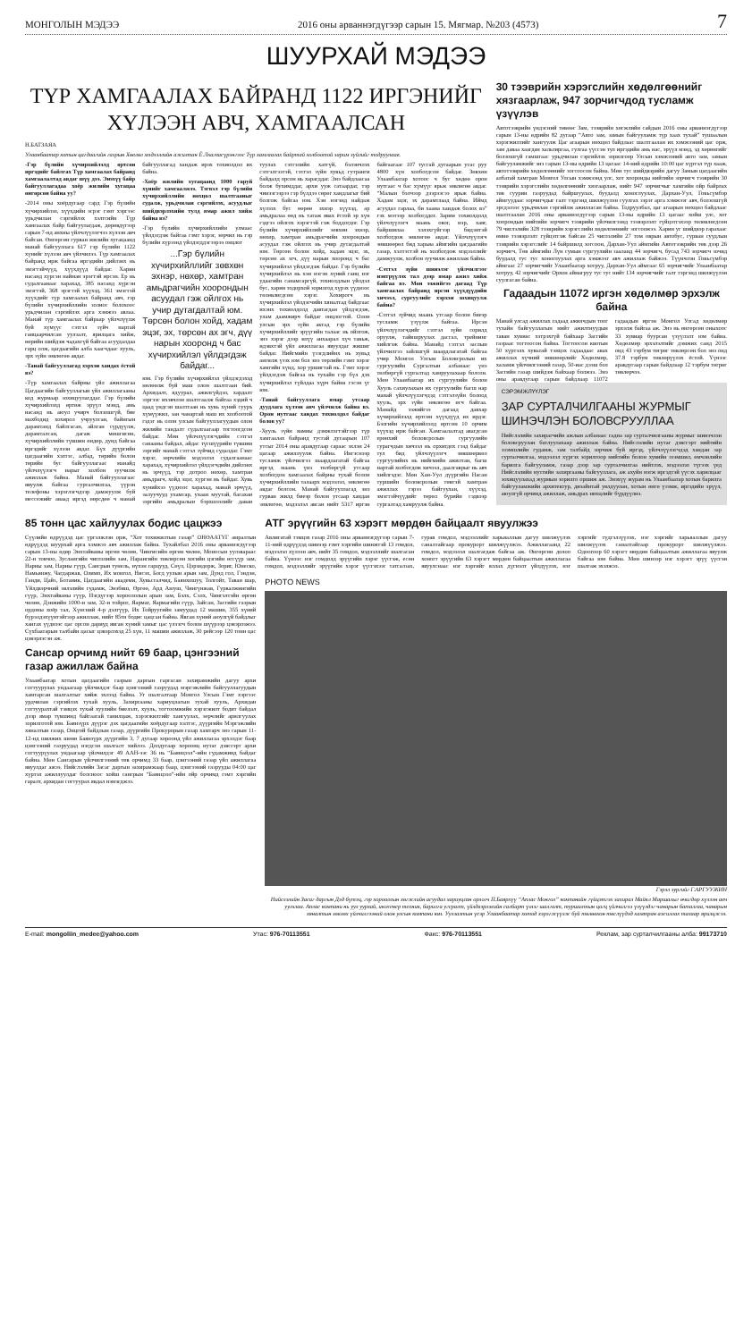МОНГОЛЫН МЭДЭЭ 2016 оны арваннэгдүгээр сарын 15. Мягмар. №203 (4573) 7
ШУУРХАЙ МЭДЭЭ
ТҮР ХАМГААЛАХ БАЙРАНД 1122 ИРГЭНИЙГ ХҮЛЭЭН АВЧ, ХАМГААЛСАН
Н.БАТЗАЯА
Улаанбаатар хотын цагдаагийн газрын Хөвлөл мэдээллийн ажилтан Ё.Лхагвасүрэнгээс Түр хамгаалах байртай холбоотой зарим зүйлийг тодруулаав.
-Гэр бүлийн хүчирхийлэлд өртсөн иргэдийг байлгах Түр хамгаалах байранд хамгаалалтад авдаг шүү дээ. Энэхүү байр байгууллагадаа хоёр жилийн хугацаа өнгөрсөн байна уу?
-2014 оны хоёрдугаар сард Гэр бүлийн хүчирхийлэл, хүүхдийн эсрэг гэмт хэргээс урьдчилан сэргийлэх хэлтсийн Түр хамгаалах байр байгуулагдаж, дөрөвдүгээр сарын 7-нд анхны үйлчлүүлэгчээ хүлээн авч байсан. Өнгөрсөн гурван жилийн хугацаанд манай байгууллага 617 гэр бүлийн 1122 хүнийг хүлээн авч үйлчилээ. Түр хамгаалах байранд ирж байгаа иргэдийн дийлэнх нь эмэгтэйчүүд, хүүхдүүд байдаг. Харин насанд хүрсэн найман эрэгтэй ирсэн. Ер нь судалгаанаас харахад, 385 насанд хүрсэн эмэгтэй, 368 эрэгтэй хүүхэд, 361 эмэгтэй хүүхдийг түр хамгаалах байранд авч, гэр бүлийн хүчирхийллийн золиос болохоос урьдчилан сэргийлэх арга хэмжээ авлаа. Манай түр хамгаалах байраар үйлчлүүлж буй хүмүүс сэтгэл зүйч нартай ганцаарчилсан уулзалт, ярилцага хийж, өөрийн шийдэж чадахгүй байгаа асуудалдаа гарц олж, цагдаагийн алба хаагчдаас хууль, эрх зүйн зөвлөгөө авдаг.
-Танай байгууллагад хэрхэн хандах ёстой вэ?
-Түр хамгаалах байрны үйл ажиллагаа Цагдаагийн байгууллагын үйл ажиллагааны код журмаар зохицуулагддаг. Гэр бүлийн хүчирхийлэлд өртөж эрүүл мэнд, амь насанд нь аюул учирч болзошгүй, бие махбодид хохирол учруулсан, байнгын дарамтанд байлгасан, айлган сүрдүүлж, дарамталсан, дагаж мөшгисөн, хүчирхийллийн түвшин өндөр, дунд байгаа иргэдийг хүлээн авдаг. Бүх дүүргийн цагдаагийн хэлтэс, албад, төрийн болон төрийн бус байгууллагаас манайд үйлчлүүлэгч нарыг холбон зуучилж ажиллаж байна. Манай байгууллагаас явуулж байгаа сурталчилгаа, үүрэн телефоны хэрэглэгчдээр дамжуулж буй мессежийг аваад иргэд өөрсдөө ч манай байгууллагад хандаж ирэх тохиолдол их байна.
-Хоёр жилийн хугацаанд 1000 гаруй хүнийг хамгаалжээ. Тэгвэл гэр бүлийн хүчирхийллийн нөхцөл шалтгааныг судалж, урьдчилан сэргийлэх, асуудлыг шийдвэрлэхийн тулд ямар ажил хийж байна вэ?
-Гэр бүлийн хүчирхийллийн улмаас үйлдэгдэж байгаа гэмт хэрэг, зөрчил нь гэр бүлийн хүрээнд үйлдэгддэгээрээ онцлог
...Гэр бүлийн хүчирхийллийг зөвхөн эхнэр, нөхөр, хамтран амьдрагчийн хоорондын асуудал гэж ойлгох нь учир дутагдалтай юм. Төрсөн болон хойд, хадам эцэг, эх, төрсөн ах эгч, дүү нарын хооронд ч бас хүчирхийлэл үйлдэгдэж байдаг...
юм. Гэр бүлийн хүчирхийлэл үйлдэгдэхэд нөлөөлж буй маш олон шалтгаан бий. Архидалт, ядуурал, ажилгүйдэл, хардалт зэргээс ихэвчлэн шалтгаалж байгаа хэдий ч цаад үндсэн шалтгаан нь хувь хүний сууръ хүмүүжил, зан чанартай маш их холбоотой гэдэг нь олон улсын байгууллагуудын олон жилийн тандалт судалгаагаар тогтоогдсон байдаг. Мөн үйлчлүүлэгчдийн сэтгэл санааны байдал, айдас түгшүүрийн түвшин зэргийг манай сэтгэл зүйчид судалдаг. Гэмт хэрэг, зөрчлийн мэдээлэл судалгаанаас харахад, хүчирхийлэл үйлдэгчдийн дийлэнх нь эрчүүд, тэр дотроо нөхөр, хамтран амьдрагч, хойд эцэг, хүргэн нь байдаг. Хувь хүнийхээ үүднээс харахад, манай эрчүүд, залуучууд ухамсар, ухаан муутай, багахан зэргийн амьдралын бэрхшээлийг даван туулах сэтгэлийн хатгүй, бэлэнчлэх сэтгэлгээтэй, сэтгэл зүйн хувьд гутранги байдалд орсон нь харагддаг. Энэ байдлаасаа болж бухимддаг, архи ууж сатаардаг, тэр чинээгээрээ гэр бүлдээ сөрөг хандлагыг бий болгож байгаа юм. Хэн нэгэнд найдаж хүлээх бус өөрөө эхнэр хүүхэд, ар амьдралаа өөд нь татаж явах ёстой эр хүн гэдгээ ойлгох хэрэгтэй гэж боддогдог. Гэр бүлийн хүчирхийллийг зөвхөн эхнэр, нөхөр, хамтран амьдрагчийн хоорондын асуудал гэж ойлгох нь учир дутагдалтай юм. Төрсөн болон хойд, хадам эцэг, эх, төрсөн ах эгч, дүү нарын хооронд ч бас хүчирхийлэл үйлдэгдэж байдаг. Гэр бүлийн хүчирхийлэл нь хэн нэгэн хүний ганц нэг удаагийн санамсаргүй, тохиолдлын үйлдэл бус, харин тодорхой зорилгод хүрэх үүднээс төлөвлөгдсөн хэрэг. Хохирогч нь хүчирхийлэл үйлдэгчийн хяналтад байдгаас ихэнх тохиолдолд давтагдан үйлдэгдэж, улам даамжирч байдаг онцлогтой. Олон улсын эрх зүйн актад гэр бүлийн хүчирхийллийг эрүүгийн талаас нь ойлгож, энэ хэрэг дээр илүү анхаарал хүч тавьж, идэвхтэй үйл ажиллагаа явуулдаг жишиг байдаг. Нийгмийн үзэгдлийнх нь хувьд ангилж үзэх юм бол энэ төрлийн гэмт хэрэг хамгийн хүнд, хор уршигтай нь. Гэмт хэрэг үйлдэгдэж байгаа нь тухайн гэр бүл дэх хүчирхийлэл түйлдаа хүрч байна гэсэн үг юм.
-Танай байгууллага ямар утсаар дуудлага хүлээн авч үйлчилж байна вэ. Орон нутгаас хандах тохиолдол байдаг болов уу?
-Хууль зүйн яамны дэмжлэгтэйгээр түр хамгаалах байранд тусгай дугаарын 107 утсыг 2014 оны аравдугаар сараас эхлэн 24 цагаар ажиллуулж байна. Ингэснээр тусламж үйлчилгээ шаардлагатай байгаа иргэд маань үнэ төлбөргүй утсаар холбогдон хамгаалах байрны тухай болон хүчирхийллийн талаарх мэдээлэл, зөвлөгөө авдаг болсон. Манай байгууллагад энэ гурван жилд биеэр болон утсаар хандан зөвлөгөө, мэдээлэл авсан нийт 5317 иргэн байгаагаас 107 тусгай дугаарын утас руу 4800 хүн холбогдсон байдаг. Зөвхөн Улаанбаатар хотоос ч бус хөдөө орон нутгаас ч бас хүмүүс ярьж зөвлөгөө авдаг. “Малын бэлчээр дээрээсээ ярьж байна. Хадам эцэг, эх дарамтлаад байна. Иймд асуудал гарлаа, би хаана хандаж болох вэ” гэх мэтээр холбогддог. Зарим тохиолдолд үйлчлүүлэгч маань овог, нэр, хаяг, байршилаа хэлэхгүйгээр бидэнтэй холбогдож зөвлөгөө авдаг. Үйлчлүүлэгч зөвшөөрөл бид харьяа аймгийн цагдаагийн газар, хэлтэстэй нь холбогдож мэдээллийг дамжуулж, холбон зуучилж ажиллаж байна.
-Сэтгэл зүйн шинэлэг үйлчилгээг нэвтрүүлэх тал дээр ямар ажил хийж байгаа вэ. Мөн ээжийгээ дагаад Түр хамгаалах байранд ирсэн хүүхдүүдийн хичээл, сургуулийг хэрхэн зохицуулж байна?
-Сэтгэл зүйчид маань утсаар болон биеэр тусламж үзүүлж байгаа. Ирсэн үйлчлүүлэгчдийг сэтгэл зүйн сорилд оруулж, тайвшруулах дасгал, трейнинг хийлгэж байна. Манайд сэтгэл заслын үйлчилгээ зайлшгүй шаардлагатай байгаа учир Монгол Улсын Боловсролын их сургуулийн Сургалтын албанаас үнэ төлбөргүй сургалтад хамруулахаар болсон. Мөн Улаанбаатар их сургуулийн болон Хууль сахиулахын их сургуулийн багш нар манай үйлчлүүлэгчдэд сэтгэлзүйн болоод хууль, эрх зүйн зөвлөгөө өгч байгаа. Манайд ээжийгээ дагаад давхар хүчирхийлэлд өртсөн хүүхдүүд их ирдэг. Бэлгийн хүчирхийлэлд өртсөн 10 орчим хүүхэд ирж байсан. Хамгаалалтад авагдсан ерөнхий боловсролын сургуулийн сурагчдын хичээл нь орхигдох гээд байдаг тул бид үйлчлүүлэгч зөвшөөрвөл сургуулийнх нь нийгмийн ажилтан, багш нартай холбогдож хичээл, даалгаврыг нь авч хийлгэдэг. Мөн Хан-Уул дүүргийн Насан туршийн боловсролын төвтэй хамтран ажиллах гэрээ байгуулан, хүүхэд, эмэгтэйчүүдийг төрөл бүрийн сэдвээр сургалтад хамруулж байна.
30 тээврийн хэрэгслийн хөдөлгөөнийг хязгаарлаж, 947 зорчигчдод тусламж үзүүлэв
Автотээврийн үндэсний төвөөс Зам, тээврийн хөгжлийн сайдын 2016 оны арваннэгдүгээр сарын 13-ны өдрийн 82 дугаар “Авто зам, замын байгууламж түр хаах тухай” тушаалын хэрэгжилтийг хангуулж Цаг агаарын нөхцөл байдлаас шалтгаалан их хэмжээний цас орж, зам даваа хаагдан хальтиргаа, гулгаа үүссэн тул иргэдийн амь нас, эрүүл мэнд, эд хөрөнгийг болзошгүй гамшгаас урьдчилан сэргийлэх зорилгоор Улсын хэмжээний авто зам, замын байгууламжийг энэ сарын 13-ны өдрийн 13 цагаас 14-ний өдрийн 10:00 цаг хүртэл түр хааж, автотээврийн хөдөлгөөнийг зогсоосон байна. Мөн тус шийдвэрийн дагуу Замын цагдаагийн албатай хамтран Монгол Улсын хэмжээнд улс, хот хооронды нийтийн зорчигч тээврийн 30 тээврийн хэрэгслийн хөдөлгөөнийг хязгаарлаж, нийт 947 зорчигчыг хамгийн ойр байрлах төв суурин газруудад байршуулах, буудалд хоноглуулах, Дархан-Уул, Говьсүмбэр аймгуудаас зорчигчдыг галт тэргэнд шилжүүлэн суулгах зэрэг арга хэмжээг авч, болзошгүй эрсдэлээс урьдчилан сэргийлж ажилласан байна. Тодруулбал, цаг агаарын нөхцөл байдлаас шалтгаалан 2016 оны арваннэгдүгээр сарын 13-ны өдрийн 13 цагаас хойш улс, хот хоорондын нийтийн зорчигч тээврийн үйлчилгээнд тээвэрлэлт гүйцэтгэхээр төлөвлөгдсөн 79 чиглэлийн 328 тээврийн хэрэгслийн хөдөлгөөнийг зогсоожээ. Харин уг шийдвэр гарахаас өмнө тээвэрлэлт гүйцэтгэж байсан 25 чиглэлийн 27 том оврын автобус, гурван суудлын тээврийн хэрэгслийг 14 байршилд зогсоон, Дархан-Уул аймгийн Автотээврийн төв дээр 26 зорчигч, Төв аймгийн Лүн сумын сургуулийн зааланд 44 зорчигч, бусад 743 зорчигч зочид буудалд тус тус хоноглуулах арга хэмжээг авч ажиллаж байжээ. Түүнчлэн Говьсүмбэр аймгаас 27 зорчигчийг Улаанбаатар хотруу, Дархан-Уул аймгаас 65 зорчигчийг Улаанбаатар хотруу, 42 зорчигчийг Орхон аймагруу тус тус нийт 134 зорчигчийг галт тэргэнд шилжүүлэн суулгасан байна.
Гадаадын 11072 иргэн хөдөлмөр эрхэлж байна
Манай улсад ажиллах гадаад ажилчдын тоог тухайн байгууллагын нийт ажилтнуудын таван хувиас хэтрэхгүй байхаар Засгийн газраас тогтоосон байна. Тогтоосон квотын 50 хүртэлх хувьтай тэнцэх гадаадаас авах ажиллах хүчний зөвшөөрлийг Хөдөлмөр, халамж үйлчилгээний газар, 50-иас дээш бол Засгийн газар шийдэж байхаар болжээ. Энэ оны аравдугаар сарын байдлаар 11072 гадаадын иргэн Монгол Улсад хөдөлмөр эрхэлж байгаа аж. Энэ нь өнгөрсөн оныхоос 33 хувиар буурсан үзүүлэлт юм байна. Хөдөлмөр эрхэлэлтийг дэмжих санд 2015 онд 43 тэрбум төгрөг төвлөрсөн бол энэ онд 37.8 тэрбум төвлөрүүлэх ёстой. Үүнээс аравдугаар сарын байдлаар 12 тэрбум төгрөг төвлөрчээ.
СЭРЭМЖЛҮҮЛЭГ
ЗАР СУРТАЛЧИЛГААНЫ ЖУРМЫГ ШИНЭЧЛЭН БОЛОВСРУУЛЛАА
Нийслэлийн захирагчийн ажлын албанаас гадна зар сурталчилгааны журмыг шинэчлэн боловсруулан батлуулахаар ажиллаж байна. Нийслэлийн нутаг дэвсгэрт нийтийн эзэмшлийн гудамж, зам талбайд зорчиж буй иргэд, үйлчлүүлэгчдэд хандан зар сурталчилгаа, мэдээлэл хүргэх зорилгоор нийтийн болон хувийн эзэмшил, өмчлөлийн барилга байгууламж, газар дээр зар сурталчилгаа нийтлэх, мэдээлэл түгээх үед Нийслэлийн нутгийн захиргааны байгууллага, аж ахуйн нэгж иргэдтэй үүсэх харилцааг зохицуулахад журмын зорилго оршиж аж. Энэхүү журам нь Улаанбаатар хотын барилга байгууламжийн архитектур, дизайнтай уялдуулан, хотын өнгө үзэмж, иргэдийн эрүүл, аюулгүй орчинд ажиллаж, амьдрах нөхцлийг бүрдүүлнэ.
85 тонн цас хайлуулах бодис цацжээ
Сүүлийн өдрүүдэд цас үргэлжлэн орж, “Хот тохижилтын газар” ОНӨААТҮГ амралтын өдрүүдэд шуурхай арга хэмжээ авч ажиллаж байна. Тухайлбал 2016 оны арваннэгдүгээр сарын 13-ны өдөр Энхтайваны өргөн чөлөө, Чингисийн өргөн чөлөө, Моносын уулзвараас 22-н товчоо, Зуслангийн чиглэлийн зам, Нарангийн төвлөрсөн хогийн цэгийн өгсүүр зам, Нарны зам, Нарны гүүр, Сансрын тунель, нүхэн гарцууд, Сөүл, Цэрэндорж, Зориг, Юнеско, Намьянжу, Чагдаржав, Олимп, Их монгол, Нисэх, Богд уулын арын зам, Дунд гол, Гэндэн, Ганди, Цайз, Ботаник, Цагдаагийн академи, Хувьсгалчид, Баянхошуу, Толгойт, Таван шар, Үйлдвэрчний эвлэлийн гудамж, Энэбиш, Өргөө, Ард Аюуш, Чингүнжав, Гурвалжингийн гүүр, Энхтайваны гүүр, Нэгдүгээр хороололын арын зам, Бэлх, Сэлх, Чингэлтэйн өргөн чөлөө, Дэнжийн 1000-н зам, 32-н тойрог, Яармаг, Яармагийн гүүр, Зайсан, Засгийн газрын ордоны хоёр тал, Хүнсний 4-р дэлгүүр, Их Тойруугийн замуудад 12 машин, 355 хүний бүрэлдэхүүнтэйгээр ажиллаж, нийт 85тн бодис цацсан байна. Явган хүний аюулгүй байдлыг хангах үүднээс цас орсон дариуд явган хүний замыг цас үлээгч болон шүүрээр цэвэрлэжээ. Сүхбаатарын талбайн цасыг цэвэрлэхэд 25 хүн, 11 машин ажиллаж, 30 рейсээр 120 тонн цас цэвэрлэсэн аж.
Сансар орчимд нийт 69 баар, цэнгээний газар ажиллаж байна
Улаанбаатар хотын цагдаагийн газрын даргын гаргасан захирамжийн дагуу архи согтуурулах ундаагаар үйлчилдэг баар цэнгээний газруудад мэргэжлийн байгууллагуудын хамтарсан шалгалтыг хийж эхлээд байна. Уг шалгалтаар Монгол Улсын Гэмт хэргээс урдчилан сэргийлэх тухай хууль, Захиргааны хариуцлагын тухай хууль, Архидан согтуурахтай тэмцэх тухай хуулийн биелэлт, хууль, тогтоомжийн хэрэгжилт бодит байдал дээр ямар түвшинд байгаатай танилцаж, хэрэгжилтийг хангуулах, зөрчлийг арилгуулах зорилготой юм. Баянзүрх дүүрэг дэх цагдаагийн хоёрдугаар хэлтэс, дүүргийн Мэргэжлийн хяналтын газар, Онцгой байдлын газар, дүүргийн Прокурорын газар хамтарч энэ сарын 11-12-нд шилжих шөнө Баянзүрх дүүргийн 3, 7 дугаар хороонд үйл ажиллагаа эрхэлдэг баар цэнгээний газруудад нэгдсэн шалгалт хийлээ. Долдугаар хороонц нутаг дэвсгэрт архи согтуурүулах ундаагаар үйлчилдэг 49 ААН-ээс 36 нь “Баянцээл”-ийн гудамжинд байдаг байна. Мөн Сансарын үйлчилгээний төв орчимд 33 баар, цэнгээний газар үйл ажиллагаа явуулдаг ажээ. Нийслэлийн Засаг даргын захирамжаар баар, цэнгээний газрууды 04:00 цаг хүртэл ажиллуулдаг болсноос хойш сансрын “Баянцээл”-ийн ойр орчимд гэмт хэргийн гаралт, архидан согтуурах явдал нэмэгджээ.
АТГ эрүүгийн 63 хэрэгт мөрдөн байцаалт явуулжээ
Авлигатай тэмцэх газар 2016 оны арваннэгдүгээр сарын 7-11-ний өдрүүдэд шинээр гэмт хэргийн шинжтэй 13 гомдол, мэдээлэл хүлээн авч, нийт 35 гомдол, мэдээллийг шалгасан байна. Үүнээс нэг гомдолд эрүүгийн хэрэг үүсгэж, есөн гомдол, мэдээллийг эрүүгийн хэрэг үүсгэхээс татгалзах, гурав гомдол, мэдээллийг харьяаллын дагуу шилжүүлэх саналтайгаар прокурорт шилжүүлжээ. Ажиллагаанд 22 гомдол, мэдээлэл шалгагдаж байгаа аж. Өнгөрсөн долоо хоногт эрүүгийн 63 хэрэгт мөрдөн байцаалтын ажиллагаа явуулснаас нэг хэргийг яллах дүгнэлт үйлдүүлэх, нэг хэргийг түдгэлзүүлэх, нэг хэргийг харьяаллын дагуу шилжүүлэх саналтайгаар прокурорт шилжүүлжээ. Одоогоор 60 хэрэгт мөрдөн байцаалтын ажиллагаа явуулж байгаа юм байна. Мөн шинээр нэг хэрэгт эрүү үүсгэн шалгаж эхэлжээ.
PHOTO NEWS
Гэрэл зургийг Г.АРГУУЖИН
Нийслэлийн Засаг даргын Дэд бүтэц, гэр хорооллын хөгжлийн асуудал хариуцсан орлогч П.Баярхүү “Аплас Монгол” компанийн гүйцэтгэх захирал Майкл Маршалыг өчигдөр хүлээн авч уулзлаа. Аплас компани нь уул уурхай, инженер техник, барилга угсралт, үйлдвэрлэлийн салбарт үзлэг шалгалт, туршилтын цогц үйлчилгээ үзүүлдэг чанарын баталгаа, чанарын хяналтын зөвлөх үйлчилгээний олон улсын компани юм. Уулзалтын үеэр Улаанбаатар хотод хэрэгжүүлж буй төлөөхон төслүүдэд хамтран ажиллах талаар ярилцжээ.
E-mail: mongoliin_medee@yahoo.com Утас: 976-70113551 Факс: 976-70113551 Реклам, зар сурталчилгааны алба: 99173710